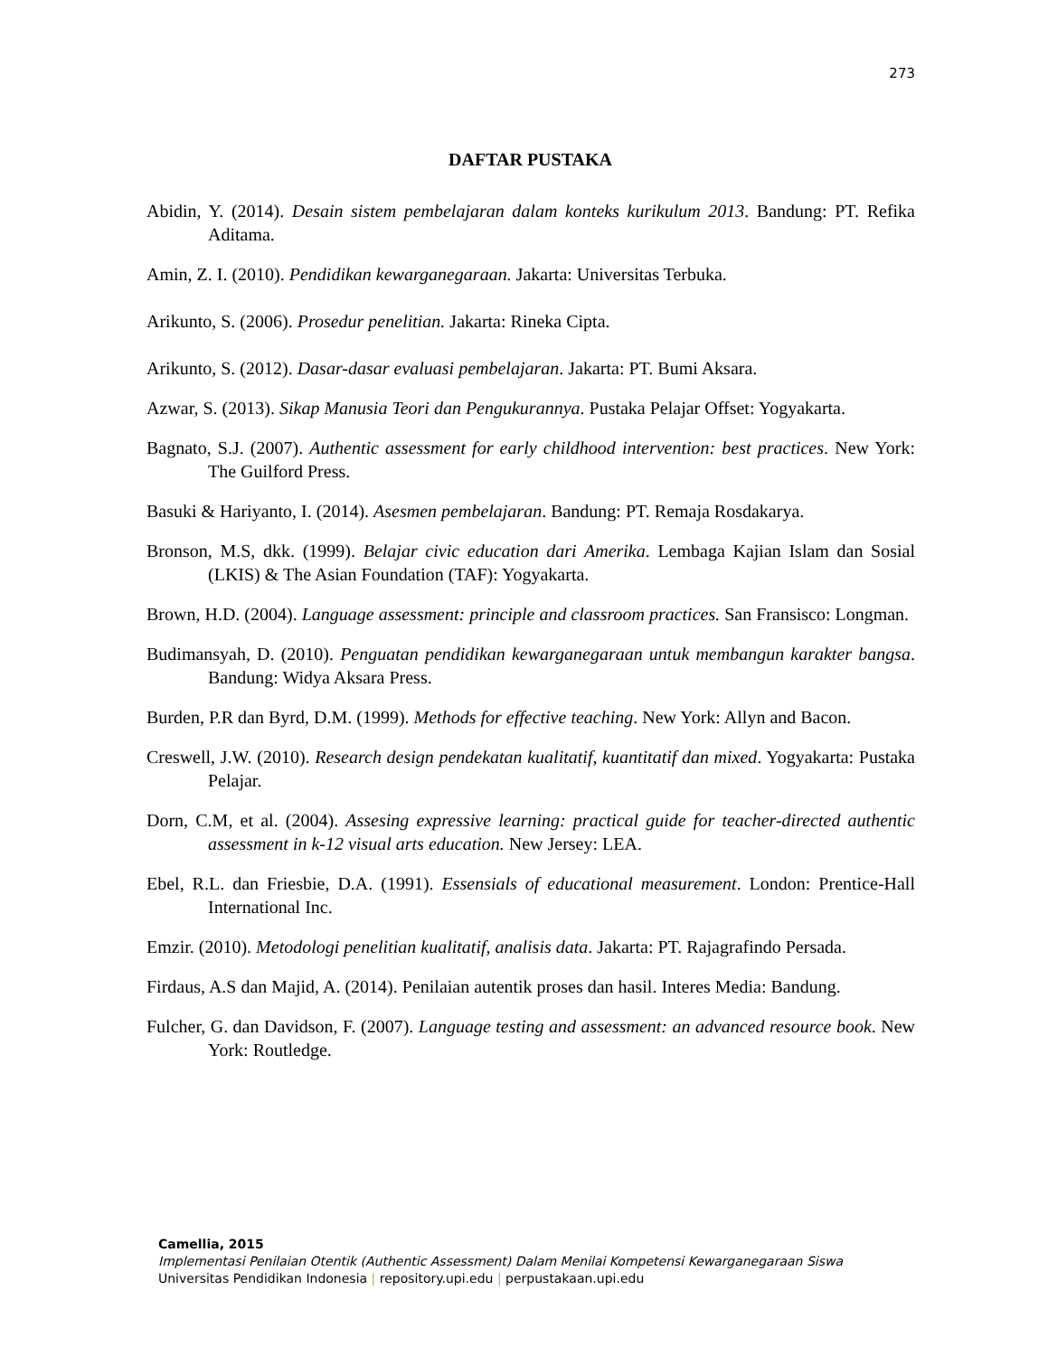273
DAFTAR PUSTAKA
Abidin, Y. (2014). Desain sistem pembelajaran dalam konteks kurikulum 2013. Bandung: PT. Refika Aditama.
Amin, Z. I. (2010). Pendidikan kewarganegaraan. Jakarta: Universitas Terbuka.
Arikunto, S. (2006). Prosedur penelitian. Jakarta: Rineka Cipta.
Arikunto, S. (2012). Dasar-dasar evaluasi pembelajaran. Jakarta: PT. Bumi Aksara.
Azwar, S. (2013). Sikap Manusia Teori dan Pengukurannya. Pustaka Pelajar Offset: Yogyakarta.
Bagnato, S.J. (2007). Authentic assessment for early childhood intervention: best practices. New York: The Guilford Press.
Basuki & Hariyanto, I. (2014). Asesmen pembelajaran. Bandung: PT. Remaja Rosdakarya.
Bronson, M.S, dkk. (1999). Belajar civic education dari Amerika. Lembaga Kajian Islam dan Sosial (LKIS) & The Asian Foundation (TAF): Yogyakarta.
Brown, H.D. (2004). Language assessment: principle and classroom practices. San Fransisco: Longman.
Budimansyah, D. (2010). Penguatan pendidikan kewarganegaraan untuk membangun karakter bangsa. Bandung: Widya Aksara Press.
Burden, P.R dan Byrd, D.M. (1999). Methods for effective teaching. New York: Allyn and Bacon.
Creswell, J.W. (2010). Research design pendekatan kualitatif, kuantitatif dan mixed. Yogyakarta: Pustaka Pelajar.
Dorn, C.M, et al. (2004). Assesing expressive learning: practical guide for teacher-directed authentic assessment in k-12 visual arts education. New Jersey: LEA.
Ebel, R.L. dan Friesbie, D.A. (1991). Essensials of educational measurement. London: Prentice-Hall International Inc.
Emzir. (2010). Metodologi penelitian kualitatif, analisis data. Jakarta: PT. Rajagrafindo Persada.
Firdaus, A.S dan Majid, A. (2014). Penilaian autentik proses dan hasil. Interes Media: Bandung.
Fulcher, G. dan Davidson, F. (2007). Language testing and assessment: an advanced resource book. New York: Routledge.
Camellia, 2015
Implementasi Penilaian Otentik (Authentic Assessment) Dalam Menilai Kompetensi Kewarganegaraan Siswa
Universitas Pendidikan Indonesia | repository.upi.edu | perpustakaan.upi.edu